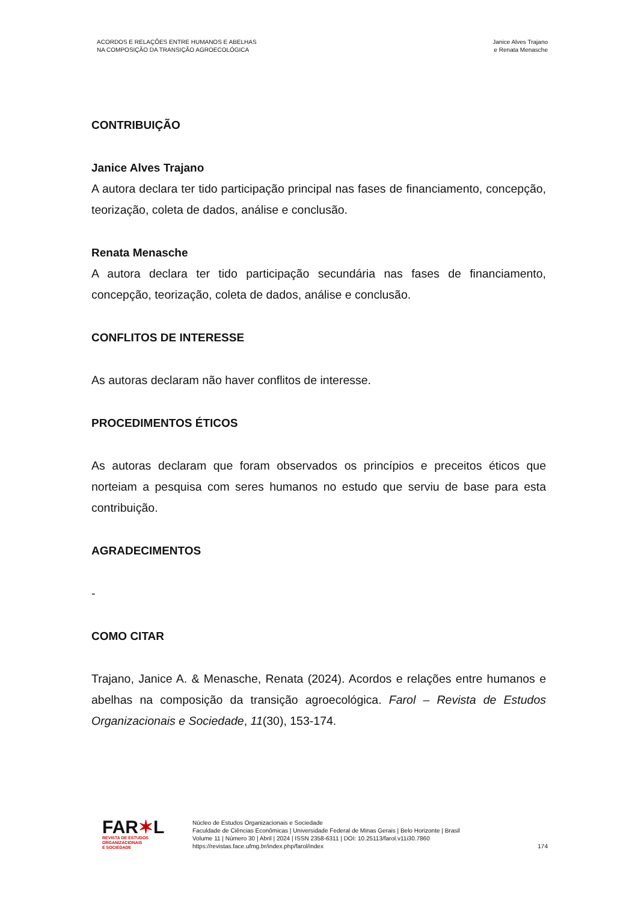ACORDOS E RELAÇÕES ENTRE HUMANOS E ABELHAS
NA COMPOSIÇÃO DA TRANSIÇÃO AGROECOLÓGICA
Janice Alves Trajano
e Renata Menasche
CONTRIBUIÇÃO
Janice Alves Trajano
A autora declara ter tido participação principal nas fases de financiamento, concepção, teorização, coleta de dados, análise e conclusão.
Renata Menasche
A autora declara ter tido participação secundária nas fases de financiamento, concepção, teorização, coleta de dados, análise e conclusão.
CONFLITOS DE INTERESSE
As autoras declaram não haver conflitos de interesse.
PROCEDIMENTOS ÉTICOS
As autoras declaram que foram observados os princípios e preceitos éticos que norteiam a pesquisa com seres humanos no estudo que serviu de base para esta contribuição.
AGRADECIMENTOS
-
COMO CITAR
Trajano, Janice A. & Menasche, Renata (2024). Acordos e relações entre humanos e abelhas na composição da transição agroecológica. Farol – Revista de Estudos Organizacionais e Sociedade, 11(30), 153-174.
FAR✶L
REVISTA DE ESTUDOS
ORGANIZACIONAIS
E SOCIEDADE
Núcleo de Estudos Organizacionais e Sociedade
Faculdade de Ciências Econômicas | Universidade Federal de Minas Gerais | Belo Horizonte | Brasil
Volume 11 | Número 30 | Abril | 2024 | ISSN 2358-6311 | DOI: 10.25113/farol.v11i30.7860
https://revistas.face.ufmg.br/index.php/farol/index
174